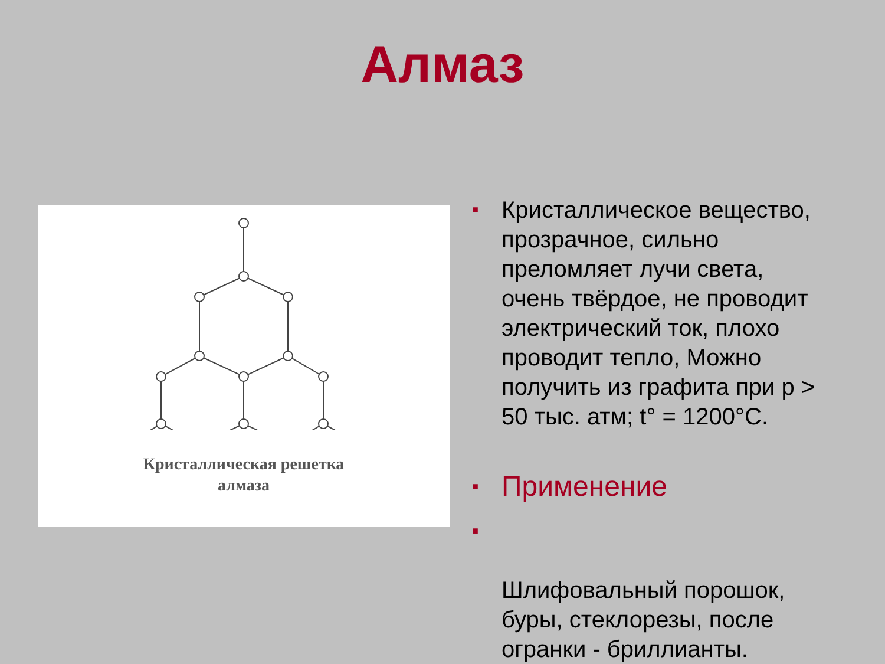Алмаз
Кристаллическая решетка
алмаза
■ Кристаллическое вещество, прозрачное, сильно преломляет лучи света, очень твёрдое, не проводит электрический ток, плохо проводит тепло, Можно получить из графита при p > 50 тыс. атм; t° = 1200°C.
■ Применение
■
Шлифовальный порошок, буры, стеклорезы, после огранки - бриллианты.